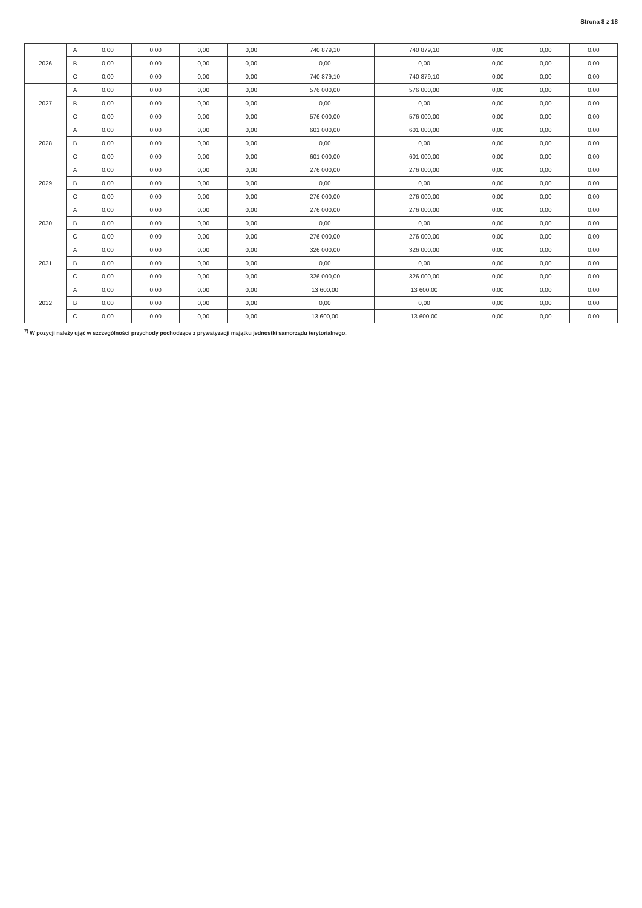Strona 8 z 18
| 2026 | A | 0,00 | 0,00 | 0,00 | 0,00 | 740 879,10 | 740 879,10 | 0,00 | 0,00 | 0,00 |
| | B | 0,00 | 0,00 | 0,00 | 0,00 | 0,00 | 0,00 | 0,00 | 0,00 | 0,00 |
| | C | 0,00 | 0,00 | 0,00 | 0,00 | 740 879,10 | 740 879,10 | 0,00 | 0,00 | 0,00 |
| 2027 | A | 0,00 | 0,00 | 0,00 | 0,00 | 576 000,00 | 576 000,00 | 0,00 | 0,00 | 0,00 |
| | B | 0,00 | 0,00 | 0,00 | 0,00 | 0,00 | 0,00 | 0,00 | 0,00 | 0,00 |
| | C | 0,00 | 0,00 | 0,00 | 0,00 | 576 000,00 | 576 000,00 | 0,00 | 0,00 | 0,00 |
| 2028 | A | 0,00 | 0,00 | 0,00 | 0,00 | 601 000,00 | 601 000,00 | 0,00 | 0,00 | 0,00 |
| | B | 0,00 | 0,00 | 0,00 | 0,00 | 0,00 | 0,00 | 0,00 | 0,00 | 0,00 |
| | C | 0,00 | 0,00 | 0,00 | 0,00 | 601 000,00 | 601 000,00 | 0,00 | 0,00 | 0,00 |
| 2029 | A | 0,00 | 0,00 | 0,00 | 0,00 | 276 000,00 | 276 000,00 | 0,00 | 0,00 | 0,00 |
| | B | 0,00 | 0,00 | 0,00 | 0,00 | 0,00 | 0,00 | 0,00 | 0,00 | 0,00 |
| | C | 0,00 | 0,00 | 0,00 | 0,00 | 276 000,00 | 276 000,00 | 0,00 | 0,00 | 0,00 |
| 2030 | A | 0,00 | 0,00 | 0,00 | 0,00 | 276 000,00 | 276 000,00 | 0,00 | 0,00 | 0,00 |
| | B | 0,00 | 0,00 | 0,00 | 0,00 | 0,00 | 0,00 | 0,00 | 0,00 | 0,00 |
| | C | 0,00 | 0,00 | 0,00 | 0,00 | 276 000,00 | 276 000,00 | 0,00 | 0,00 | 0,00 |
| 2031 | A | 0,00 | 0,00 | 0,00 | 0,00 | 326 000,00 | 326 000,00 | 0,00 | 0,00 | 0,00 |
| | B | 0,00 | 0,00 | 0,00 | 0,00 | 0,00 | 0,00 | 0,00 | 0,00 | 0,00 |
| | C | 0,00 | 0,00 | 0,00 | 0,00 | 326 000,00 | 326 000,00 | 0,00 | 0,00 | 0,00 |
| 2032 | A | 0,00 | 0,00 | 0,00 | 0,00 | 13 600,00 | 13 600,00 | 0,00 | 0,00 | 0,00 |
| | B | 0,00 | 0,00 | 0,00 | 0,00 | 0,00 | 0,00 | 0,00 | 0,00 | 0,00 |
| | C | 0,00 | 0,00 | 0,00 | 0,00 | 13 600,00 | 13 600,00 | 0,00 | 0,00 | 0,00 |
<sup>7)</sup> W pozycji należy ująć w szczególności przychody pochodzące z prywatyzacji majątku jednostki samorządu terytorialnego.